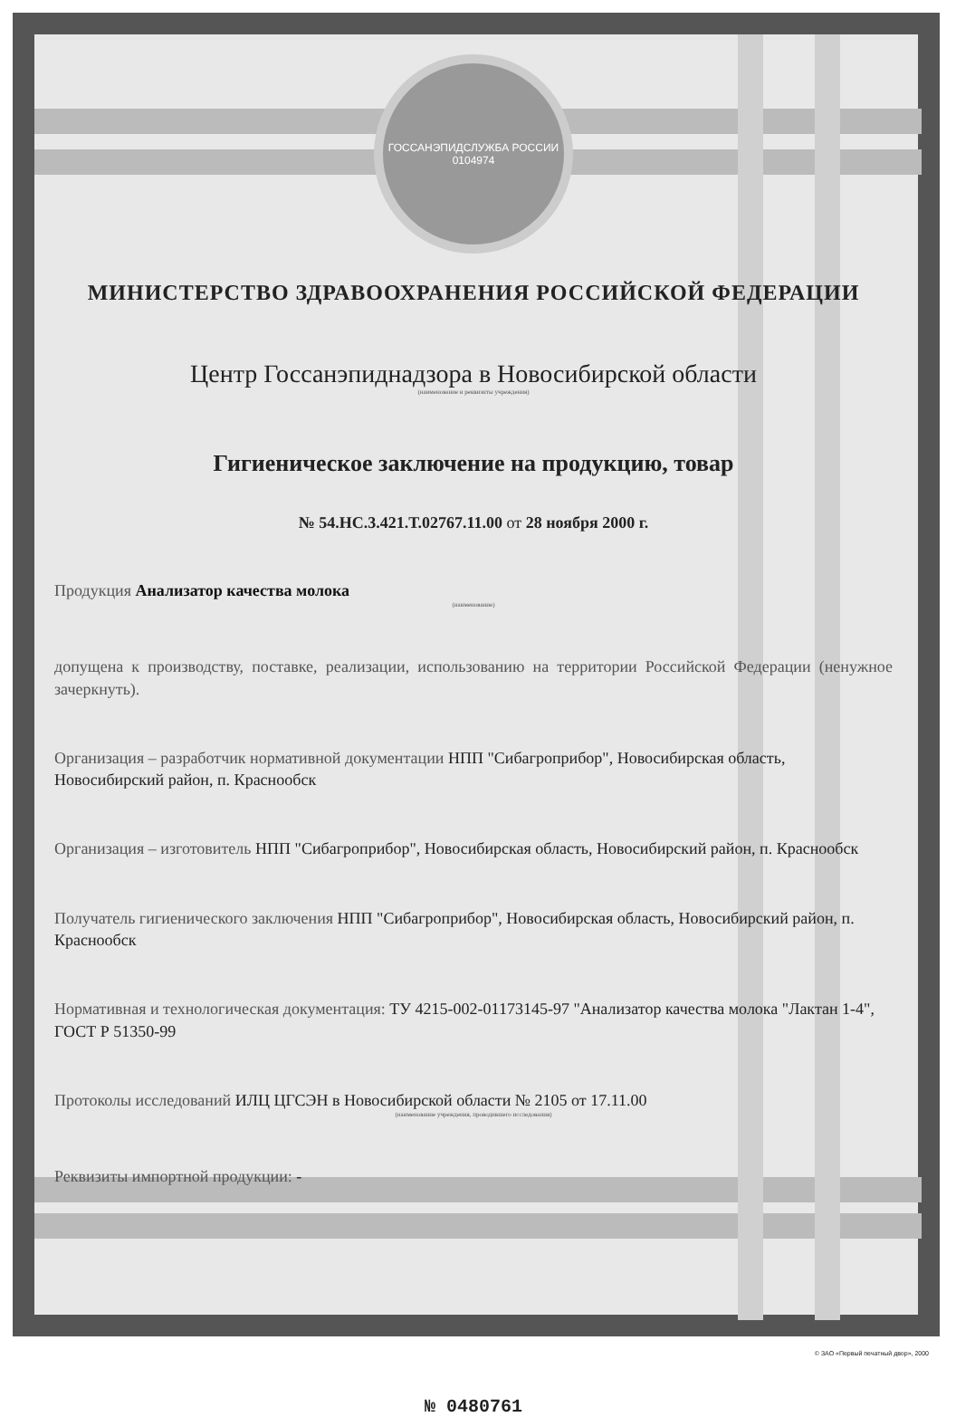ГОССАНЭПИДСЛУЖБА РОССИИ
0104974
МИНИСТЕРСТВО ЗДРАВООХРАНЕНИЯ РОССИЙСКОЙ ФЕДЕРАЦИИ
Центр Госсанэпиднадзора в Новосибирской области
(наименование и реквизиты учреждения)
Гигиеническое заключение на продукцию, товар
№ 54.НС.3.421.Т.02767.11.00 от 28 ноября 2000 г.
Продукция Анализатор качества молока
(наименование)
допущена к производству, поставке, реализации, использованию на территории Российской Федерации (ненужное зачеркнуть).
Организация – разработчик нормативной документации НПП "Сибагроприбор", Новосибирская область, Новосибирский район, п. Краснообск
Организация – изготовитель НПП "Сибагроприбор", Новосибирская область, Новосибирский район, п. Краснообск
Получатель гигиенического заключения НПП "Сибагроприбор", Новосибирская область, Новосибирский район, п. Краснообск
Нормативная и технологическая документация: ТУ 4215-002-01173145-97 "Анализатор качества молока "Лактан 1-4", ГОСТ Р 51350-99
Протоколы исследований ИЛЦ ЦГСЭН в Новосибирской области № 2105 от 17.11.00
(наименование учреждения, проводившего исследования)
Реквизиты импортной продукции: -
№ 0480761
© ЗАО «Первый печатный двор», 2000